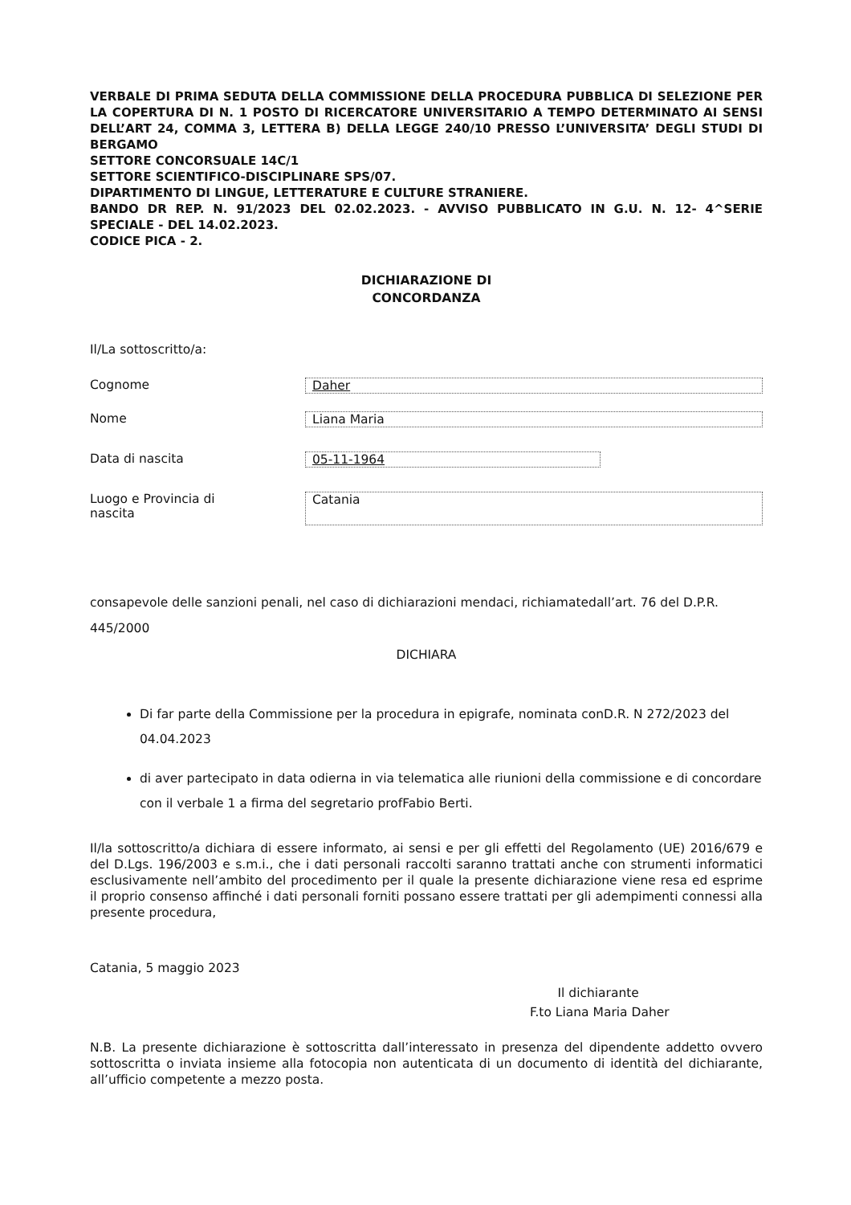VERBALE DI PRIMA SEDUTA DELLA COMMISSIONE DELLA PROCEDURA PUBBLICA DI SELEZIONE PER LA COPERTURA DI N. 1 POSTO DI RICERCATORE UNIVERSITARIO A TEMPO DETERMINATO AI SENSI DELL’ART 24, COMMA 3, LETTERA B) DELLA LEGGE 240/10 PRESSO L’UNIVERSITA’ DEGLI STUDI DI BERGAMO
SETTORE CONCORSUALE 14C/1
SETTORE SCIENTIFICO-DISCIPLINARE SPS/07.
DIPARTIMENTO DI LINGUE, LETTERATURE E CULTURE STRANIERE.
BANDO DR REP. N. 91/2023 DEL 02.02.2023. - AVVISO PUBBLICATO IN G.U. N. 12- 4^SERIE SPECIALE - DEL 14.02.2023.
CODICE PICA - 2.
DICHIARAZIONE DI
CONCORDANZA
Il/La sottoscritto/a:
Cognome Daher
Nome Liana Maria
Data di nascita 05-11-1964
Luogo e Provincia di
nascita
Catania
consapevole delle sanzioni penali, nel caso di dichiarazioni mendaci, richiamatedall’art. 76 del D.P.R. 445/2000
DICHIARA
Di far parte della Commissione per la procedura in epigrafe, nominata conD.R. N 272/2023 del 04.04.2023
di aver partecipato in data odierna in via telematica alle riunioni della commissione e di concordare con il verbale 1 a firma del segretario profFabio Berti.
Il/la sottoscritto/a dichiara di essere informato, ai sensi e per gli effetti del Regolamento (UE) 2016/679 e del D.Lgs. 196/2003 e s.m.i., che i dati personali raccolti saranno trattati anche con strumenti informatici esclusivamente nell’ambito del procedimento per il quale la presente dichiarazione viene resa ed esprime il proprio consenso affinché i dati personali forniti possano essere trattati per gli adempimenti connessi alla presente procedura,
Catania, 5 maggio 2023
Il dichiarante
F.to Liana Maria Daher
N.B. La presente dichiarazione è sottoscritta dall’interessato in presenza del dipendente addetto ovvero sottoscritta o inviata insieme alla fotocopia non autenticata di un documento di identità del dichiarante, all’ufficio competente a mezzo posta.